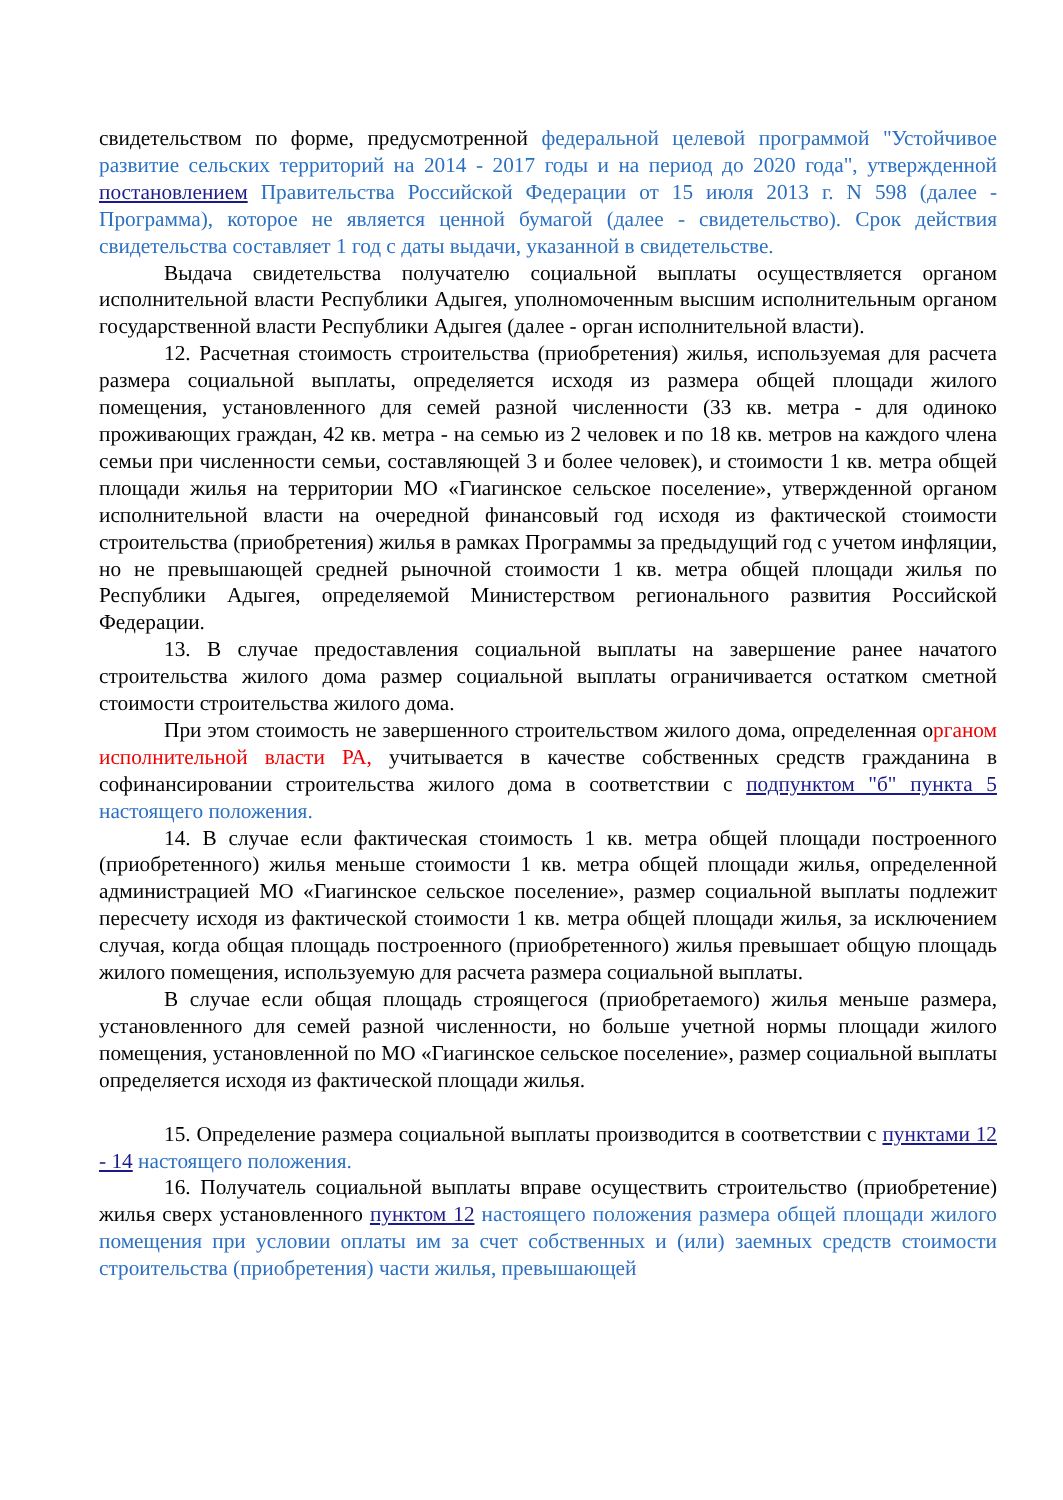свидетельством по форме, предусмотренной федеральной целевой программой "Устойчивое развитие сельских территорий на 2014 - 2017 годы и на период до 2020 года", утвержденной постановлением Правительства Российской Федерации от 15 июля 2013 г. N 598 (далее - Программа), которое не является ценной бумагой (далее - свидетельство). Срок действия свидетельства составляет 1 год с даты выдачи, указанной в свидетельстве.
Выдача свидетельства получателю социальной выплаты осуществляется органом исполнительной власти Республики Адыгея, уполномоченным высшим исполнительным органом государственной власти Республики Адыгея (далее - орган исполнительной власти).
12. Расчетная стоимость строительства (приобретения) жилья, используемая для расчета размера социальной выплаты, определяется исходя из размера общей площади жилого помещения, установленного для семей разной численности (33 кв. метра - для одиноко проживающих граждан, 42 кв. метра - на семью из 2 человек и по 18 кв. метров на каждого члена семьи при численности семьи, составляющей 3 и более человек), и стоимости 1 кв. метра общей площади жилья на территории МО «Гиагинское сельское поселение», утвержденной органом исполнительной власти на очередной финансовый год исходя из фактической стоимости строительства (приобретения) жилья в рамках Программы за предыдущий год с учетом инфляции, но не превышающей средней рыночной стоимости 1 кв. метра общей площади жилья по Республики Адыгея, определяемой Министерством регионального развития Российской Федерации.
13. В случае предоставления социальной выплаты на завершение ранее начатого строительства жилого дома размер социальной выплаты ограничивается остатком сметной стоимости строительства жилого дома.
При этом стоимость не завершенного строительством жилого дома, определенная органом исполнительной власти РА, учитывается в качестве собственных средств гражданина в софинансировании строительства жилого дома в соответствии с подпунктом "б" пункта 5 настоящего положения.
14. В случае если фактическая стоимость 1 кв. метра общей площади построенного (приобретенного) жилья меньше стоимости 1 кв. метра общей площади жилья, определенной администрацией МО «Гиагинское сельское поселение», размер социальной выплаты подлежит пересчету исходя из фактической стоимости 1 кв. метра общей площади жилья, за исключением случая, когда общая площадь построенного (приобретенного) жилья превышает общую площадь жилого помещения, используемую для расчета размера социальной выплаты.
В случае если общая площадь строящегося (приобретаемого) жилья меньше размера, установленного для семей разной численности, но больше учетной нормы площади жилого помещения, установленной по МО «Гиагинское сельское поселение», размер социальной выплаты определяется исходя из фактической площади жилья.
15. Определение размера социальной выплаты производится в соответствии с пунктами 12 - 14 настоящего положения.
16. Получатель социальной выплаты вправе осуществить строительство (приобретение) жилья сверх установленного пунктом 12 настоящего положения размера общей площади жилого помещения при условии оплаты им за счет собственных и (или) заемных средств стоимости строительства (приобретения) части жилья, превышающей